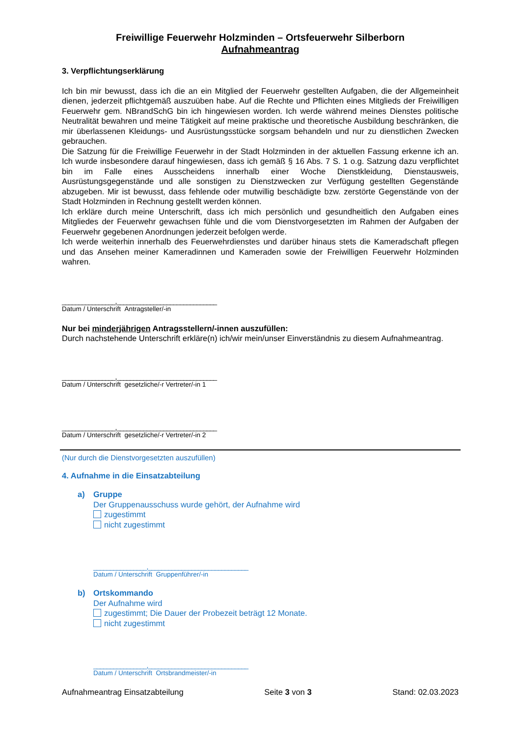Freiwillige Feuerwehr Holzminden – Ortsfeuerwehr Silberborn
Aufnahmeantrag
3. Verpflichtungserklärung
Ich bin mir bewusst, dass ich die an ein Mitglied der Feuerwehr gestellten Aufgaben, die der Allgemeinheit dienen, jederzeit pflichtgemäß auszuüben habe. Auf die Rechte und Pflichten eines Mitglieds der Freiwilligen Feuerwehr gem. NBrandSchG bin ich hingewiesen worden. Ich werde während meines Dienstes politische Neutralität bewahren und meine Tätigkeit auf meine praktische und theoretische Ausbildung beschränken, die mir überlassenen Kleidungs- und Ausrüstungsstücke sorgsam behandeln und nur zu dienstlichen Zwecken gebrauchen.
Die Satzung für die Freiwillige Feuerwehr in der Stadt Holzminden in der aktuellen Fassung erkenne ich an. Ich wurde insbesondere darauf hingewiesen, dass ich gemäß § 16 Abs. 7 S. 1 o.g. Satzung dazu verpflichtet bin im Falle eines Ausscheidens innerhalb einer Woche Dienstkleidung, Dienstausweis, Ausrüstungsgegenstände und alle sonstigen zu Dienstzwecken zur Verfügung gestellten Gegenstände abzugeben. Mir ist bewusst, dass fehlende oder mutwillig beschädigte bzw. zerstörte Gegenstände von der Stadt Holzminden in Rechnung gestellt werden können.
Ich erkläre durch meine Unterschrift, dass ich mich persönlich und gesundheitlich den Aufgaben eines Mitgliedes der Feuerwehr gewachsen fühle und die vom Dienstvorgesetzten im Rahmen der Aufgaben der Feuerwehr gegebenen Anordnungen jederzeit befolgen werde.
Ich werde weiterhin innerhalb des Feuerwehrdienstes und darüber hinaus stets die Kameradschaft pflegen und das Ansehen meiner Kameradinnen und Kameraden sowie der Freiwilligen Feuerwehr Holzminden wahren.
________________,______________________________
Datum / Unterschrift Antragsteller/-in
Nur bei minderjährigen Antragsstellern/-innen auszufüllen:
Durch nachstehende Unterschrift erkläre(n) ich/wir mein/unser Einverständnis zu diesem Aufnahmeantrag.
________________,______________________________
Datum / Unterschrift gesetzliche/-r Vertreter/-in 1
________________,______________________________
Datum / Unterschrift gesetzliche/-r Vertreter/-in 2
(Nur durch die Dienstvorgesetzten auszufüllen)
4. Aufnahme in die Einsatzabteilung
a) Gruppe
Der Gruppenausschuss wurde gehört, der Aufnahme wird
zugestimmt
nicht zugestimmt
________________,______________________________
Datum / Unterschrift Gruppenführer/-in
b) Ortskommando
Der Aufnahme wird
zugestimmt; Die Dauer der Probezeit beträgt 12 Monate.
nicht zugestimmt
________________,______________________________
Datum / Unterschrift Ortsbrandmeister/-in
Aufnahmeantrag Einsatzabteilung Seite 3 von 3 Stand: 02.03.2023